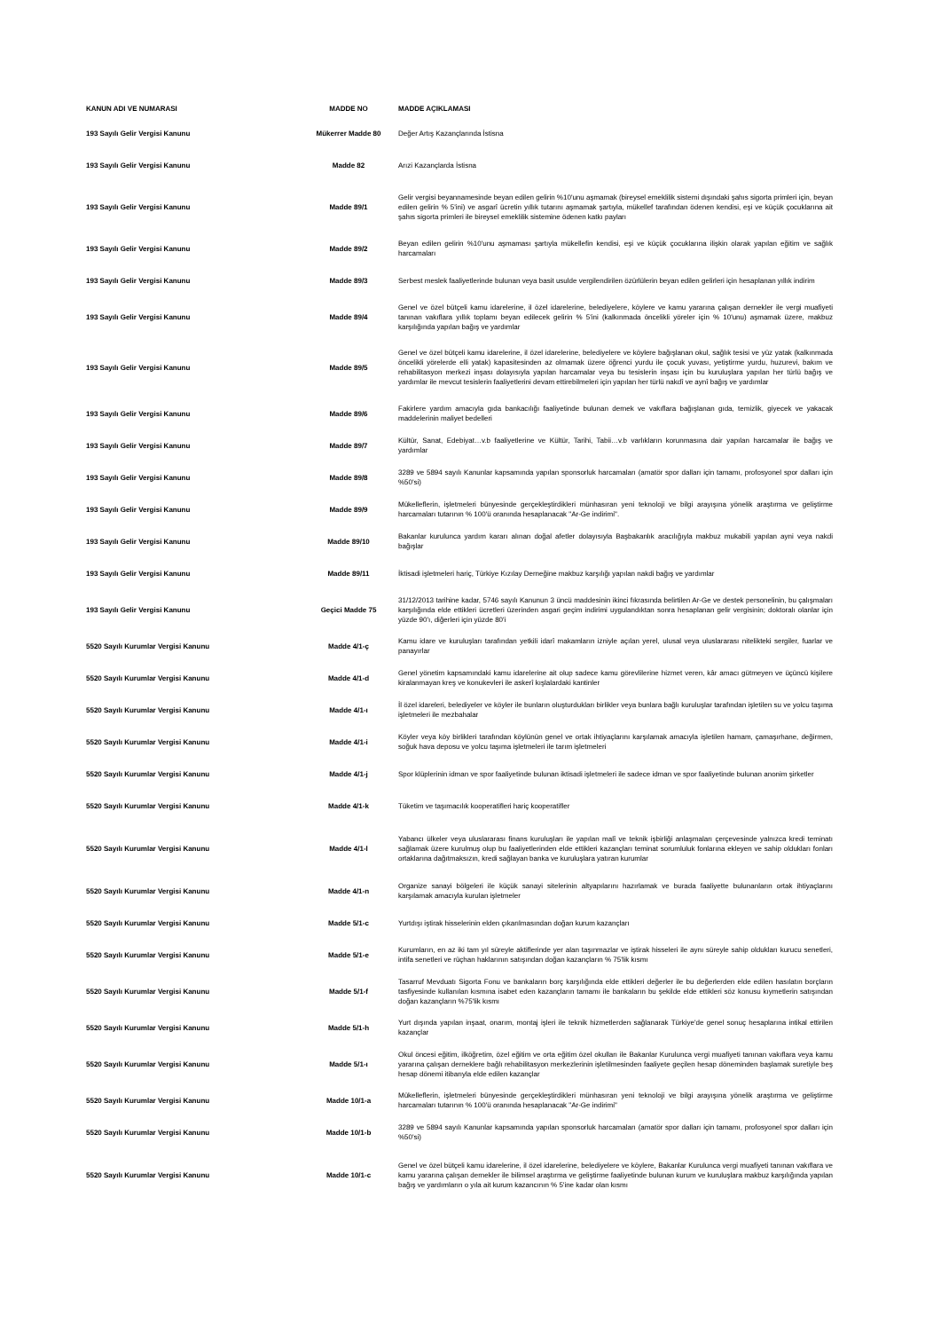| KANUN ADI VE NUMARASI | MADDE NO | MADDE AÇIKLAMASI |
| --- | --- | --- |
| 193 Sayılı Gelir Vergisi Kanunu | Mükerrer Madde 80 | Değer Artış Kazançlarında İstisna |
| 193 Sayılı Gelir Vergisi Kanunu | Madde 82 | Arızi Kazançlarda İstisna |
| 193 Sayılı Gelir Vergisi Kanunu | Madde 89/1 | Gelir vergisi beyannamesinde beyan edilen gelirin %10'unu aşmamak (bireysel emeklilik sistemi dışındaki şahıs sigorta primleri için, beyan edilen gelirin % 5'ini) ve asgarî ücretin yıllık tutarını aşmamak şartıyla, mükellef tarafından ödenen kendisi, eşi ve küçük çocuklarına ait şahıs sigorta primleri ile bireysel emeklilik sistemine ödenen katkı payları |
| 193 Sayılı Gelir Vergisi Kanunu | Madde 89/2 | Beyan edilen gelirin %10'unu aşmaması şartıyla mükellefin kendisi, eşi ve küçük çocuklarına ilişkin olarak yapılan eğitim ve sağlık harcamaları |
| 193 Sayılı Gelir Vergisi Kanunu | Madde 89/3 | Serbest meslek faaliyetlerinde bulunan veya basit usulde vergilendirilen özürlülerin beyan edilen gelirleri için hesaplanan yıllık indirim |
| 193 Sayılı Gelir Vergisi Kanunu | Madde 89/4 | Genel ve özel bütçeli kamu idarelerine, il özel idarelerine, belediyelere, köylere ve kamu yararına çalışan dernekler ile vergi muafiyeti tanınan vakıflara yıllık toplamı beyan edilecek gelirin % 5'ini (kalkınmada öncelikli yöreler için % 10'unu) aşmamak üzere, makbuz karşılığında yapılan bağış ve yardımlar |
| 193 Sayılı Gelir Vergisi Kanunu | Madde 89/5 | Genel ve özel bütçeli kamu idarelerine, il özel idarelerine, belediyelere ve köylere bağışlanan okul, sağlık tesisi ve yüz yatak (kalkınmada öncelikli yörelerde elli yatak) kapasitesinden az olmamak üzere öğrenci yurdu ile çocuk yuvası, yetiştirme yurdu, huzurevi, bakım ve rehabilitasyon merkezi inşası dolayısıyla yapılan harcamalar veya bu tesislerin inşası için bu kuruluşlara yapılan her türlü bağış ve yardımlar ile mevcut tesislerin faaliyetlerini devam ettirebilmeleri için yapılan her türlü nakdî ve aynî bağış ve yardımlar |
| 193 Sayılı Gelir Vergisi Kanunu | Madde 89/6 | Fakirlere yardım amacıyla gıda bankacılığı faaliyetinde bulunan dernek ve vakıflara bağışlanan gıda, temizlik, giyecek ve yakacak maddelerinin maliyet bedelleri |
| 193 Sayılı Gelir Vergisi Kanunu | Madde 89/7 | Kültür, Sanat, Edebiyat…v.b faaliyetlerine ve Kültür, Tarihi, Tabii…v.b varlıkların korunmasına dair yapılan harcamalar ile bağış ve yardımlar |
| 193 Sayılı Gelir Vergisi Kanunu | Madde 89/8 | 3289 ve 5894 sayılı Kanunlar kapsamında yapılan sponsorluk harcamaları (amatör spor dalları için tamamı, profosyonel spor dalları için %50'si) |
| 193 Sayılı Gelir Vergisi Kanunu | Madde 89/9 | Mükelleflerin, işletmeleri bünyesinde gerçekleştirdikleri münhasıran yeni teknoloji ve bilgi arayışına yönelik araştırma ve geliştirme harcamaları tutarının % 100'ü oranında hesaplanacak "Ar-Ge indirimi". |
| 193 Sayılı Gelir Vergisi Kanunu | Madde 89/10 | Bakanlar kurulunca yardım kararı alınan doğal afetler dolayısıyla Başbakanlık aracılığıyla makbuz mukabili yapılan ayni veya nakdi bağışlar |
| 193 Sayılı Gelir Vergisi Kanunu | Madde 89/11 | İktisadi işletmeleri hariç, Türkiye Kızılay Derneğine makbuz karşılığı yapılan nakdi bağış ve yardımlar |
| 193 Sayılı Gelir Vergisi Kanunu | Geçici Madde 75 | 31/12/2013 tarihine kadar, 5746 sayılı Kanunun 3 üncü maddesinin ikinci fıkrasında belirtilen Ar-Ge ve destek personelinin, bu çalışmaları karşılığında elde ettikleri ücretleri üzerinden asgari geçim indirimi uygulandıktan sonra hesaplanan gelir vergisinin; doktoralı olanlar için yüzde 90'ı, diğerleri için yüzde 80'i |
| 5520 Sayılı Kurumlar Vergisi Kanunu | Madde 4/1-ç | Kamu idare ve kuruluşları tarafından yetkili idarî makamların izniyle açılan yerel, ulusal veya uluslararası nitelikteki sergiler, fuarlar ve panayırlar |
| 5520 Sayılı Kurumlar Vergisi Kanunu | Madde 4/1-d | Genel yönetim kapsamındaki kamu idarelerine ait olup sadece kamu görevlilerine hizmet veren, kâr amacı gütmeyen ve üçüncü kişilere kiralanmayan kreş ve konukevleri ile askerî kışlalardaki kantinler |
| 5520 Sayılı Kurumlar Vergisi Kanunu | Madde 4/1-ı | İl özel idareleri, belediyeler ve köyler ile bunların oluşturdukları birlikler veya bunlara bağlı kuruluşlar tarafından işletilen su ve yolcu taşıma işletmeleri ile mezbahalar |
| 5520 Sayılı Kurumlar Vergisi Kanunu | Madde 4/1-i | Köyler veya köy birlikleri tarafından köylünün genel ve ortak ihtiyaçlarını karşılamak amacıyla işletilen hamam, çamaşırhane, değirmen, soğuk hava deposu ve yolcu taşıma işletmeleri ile tarım işletmeleri |
| 5520 Sayılı Kurumlar Vergisi Kanunu | Madde 4/1-j | Spor klüplerinin idman ve spor faaliyetinde bulunan iktisadi işletmeleri ile sadece idman ve spor faaliyetinde bulunan anonim şirketler |
| 5520 Sayılı Kurumlar Vergisi Kanunu | Madde 4/1-k | Tüketim ve taşımacılık kooperatifleri hariç kooperatifler |
| 5520 Sayılı Kurumlar Vergisi Kanunu | Madde 4/1-l | Yabancı ülkeler veya uluslararası finans kuruluşları ile yapılan malî ve teknik işbirliği anlaşmaları çerçevesinde yalnızca kredi teminatı sağlamak üzere kurulmuş olup bu faaliyetlerinden elde ettikleri kazançları teminat sorumluluk fonlarına ekleyen ve sahip oldukları fonları ortaklarına dağıtmaksızın, kredi sağlayan banka ve kuruluşlara yatıran kurumlar |
| 5520 Sayılı Kurumlar Vergisi Kanunu | Madde 4/1-n | Organize sanayi bölgeleri ile küçük sanayi sitelerinin altyapılarını hazırlamak ve burada faaliyette bulunanların ortak ihtiyaçlarını karşılamak amacıyla kurulan işletmeler |
| 5520 Sayılı Kurumlar Vergisi Kanunu | Madde 5/1-c | Yurtdışı iştirak hisselerinin elden çıkarılmasından doğan kurum kazançları |
| 5520 Sayılı Kurumlar Vergisi Kanunu | Madde 5/1-e | Kurumların, en az iki tam yıl süreyle aktiflerinde yer alan taşınmazlar ve iştirak hisseleri ile aynı süreyle sahip oldukları kurucu senetleri, intifa senetleri ve rüçhan haklarının satışından doğan kazançların % 75'lik kısmı |
| 5520 Sayılı Kurumlar Vergisi Kanunu | Madde 5/1-f | Tasarruf Mevduatı Sigorta Fonu ve bankaların borç karşılığında elde ettikleri değerler ile bu değerlerden elde edilen hasılatın borçların tasfiyesinde kullanılan kısmına isabet eden kazançların tamamı ile bankaların bu şekilde elde ettikleri söz konusu kıymetlerin satışından doğan kazançların %75'lik kısmı |
| 5520 Sayılı Kurumlar Vergisi Kanunu | Madde 5/1-h | Yurt dışında yapılan inşaat, onarım, montaj işleri ile teknik hizmetlerden sağlanarak Türkiye'de genel sonuç hesaplarına intikal ettirilen kazançlar |
| 5520 Sayılı Kurumlar Vergisi Kanunu | Madde 5/1-ı | Okul öncesi eğitim, ilköğretim, özel eğitim ve orta eğitim özel okulları ile Bakanlar Kurulunca vergi muafiyeti tanınan vakıflara veya kamu yararına çalışan derneklere bağlı rehabilitasyon merkezlerinin işletilmesinden faaliyete geçilen hesap döneminden başlamak suretiyle beş hesap dönemi itibarıyla elde edilen kazançlar |
| 5520 Sayılı Kurumlar Vergisi Kanunu | Madde 10/1-a | Mükelleflerin, işletmeleri bünyesinde gerçekleştirdikleri münhasıran yeni teknoloji ve bilgi arayışına yönelik araştırma ve geliştirme harcamaları tutarının % 100'ü oranında hesaplanacak "Ar-Ge indirimi" |
| 5520 Sayılı Kurumlar Vergisi Kanunu | Madde 10/1-b | 3289 ve 5894 sayılı Kanunlar kapsamında yapılan sponsorluk harcamaları (amatör spor dalları için tamamı, profosyonel spor dalları için %50'si) |
| 5520 Sayılı Kurumlar Vergisi Kanunu | Madde 10/1-c | Genel ve özel bütçeli kamu idarelerine, il özel idarelerine, belediyelere ve köylere, Bakanlar Kurulunca vergi muafiyeti tanınan vakıflara ve kamu yararına çalışan dernekler ile bilimsel araştırma ve geliştirme faaliyetinde bulunan kurum ve kuruluşlara makbuz karşılığında yapılan bağış ve yardımların o yıla ait kurum kazancının % 5'ine kadar olan kısmı |